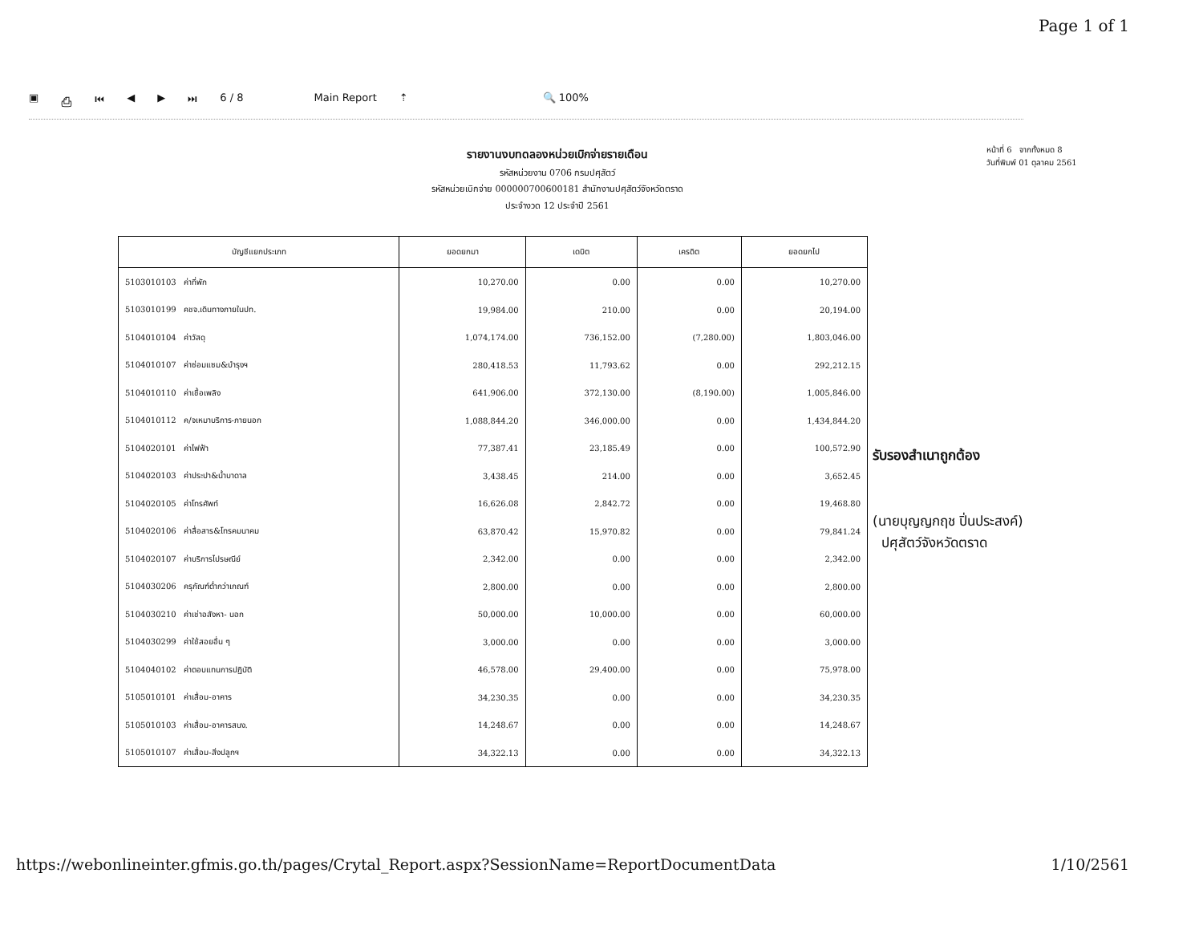Page 1 of 1
▣ ⎙ ⏮ ◀ ▶ ⏭ 6 / 8 Main Report ⇡ 🔍 100%
รายงานงบทดลองหน่วยเบิกจ่ายรายเดือน
รหัสหน่วยงาน 0706 กรมปศุสัตว์
รหัสหน่วยเบิกจ่าย 000000700600181 สำนักงานปศุสัตว์จังหวัดตราด
ประจำงวด 12 ประจำปี 2561
หน้าที่ 6 จากทั้งหมด 8
วันที่พิมพ์ 01 ตุลาคม 2561
| บัญชีแยกประเภท | ยอดยกมา | เดบิต | เครดิต | ยอดยกไป |
| --- | --- | --- | --- | --- |
| 5103010103 ค่าที่พัก | 10,270.00 | 0.00 | 0.00 | 10,270.00 |
| 5103010199 คชจ.เดินทางภายในปท. | 19,984.00 | 210.00 | 0.00 | 20,194.00 |
| 5104010104 ค่าวัสดุ | 1,074,174.00 | 736,152.00 | (7,280.00) | 1,803,046.00 |
| 5104010107 ค่าซ่อมแซม&บำรุงฯ | 280,418.53 | 11,793.62 | 0.00 | 292,212.15 |
| 5104010110 ค่าเชื้อเพลิง | 641,906.00 | 372,130.00 | (8,190.00) | 1,005,846.00 |
| 5104010112 ค/จเหมาบริการ-ภายนอก | 1,088,844.20 | 346,000.00 | 0.00 | 1,434,844.20 |
| 5104020101 ค่าไฟฟ้า | 77,387.41 | 23,185.49 | 0.00 | 100,572.90 |
| 5104020103 ค่าประปา&น้ำบาดาล | 3,438.45 | 214.00 | 0.00 | 3,652.45 |
| 5104020105 ค่าโทรศัพท์ | 16,626.08 | 2,842.72 | 0.00 | 19,468.80 |
| 5104020106 ค่าสื่อสาร&โทรคมนาคม | 63,870.42 | 15,970.82 | 0.00 | 79,841.24 |
| 5104020107 ค่าบริการไปรษณีย์ | 2,342.00 | 0.00 | 0.00 | 2,342.00 |
| 5104030206 ครุภัณฑ์ต่ำกว่าเกณฑ์ | 2,800.00 | 0.00 | 0.00 | 2,800.00 |
| 5104030210 ค่าเช่าอสังหา- นอก | 50,000.00 | 10,000.00 | 0.00 | 60,000.00 |
| 5104030299 ค่าใช้สอยอื่น ๆ | 3,000.00 | 0.00 | 0.00 | 3,000.00 |
| 5104040102 ค่าตอบแทนการปฏิบัติ | 46,578.00 | 29,400.00 | 0.00 | 75,978.00 |
| 5105010101 ค่าเสื่อม-อาคาร | 34,230.35 | 0.00 | 0.00 | 34,230.35 |
| 5105010103 ค่าเสื่อม-อาคารสนง. | 14,248.67 | 0.00 | 0.00 | 14,248.67 |
| 5105010107 ค่าเสื่อม-สิ่งปลูกฯ | 34,322.13 | 0.00 | 0.00 | 34,322.13 |
รับรองสำเนาถูกต้อง
(นายบุญญกฤช ปิ่นประสงค์)
ปศุสัตว์จังหวัดตราด
https://webonlineinter.gfmis.go.th/pages/Crytal_Report.aspx?SessionName=ReportDocumentData 1/10/2561